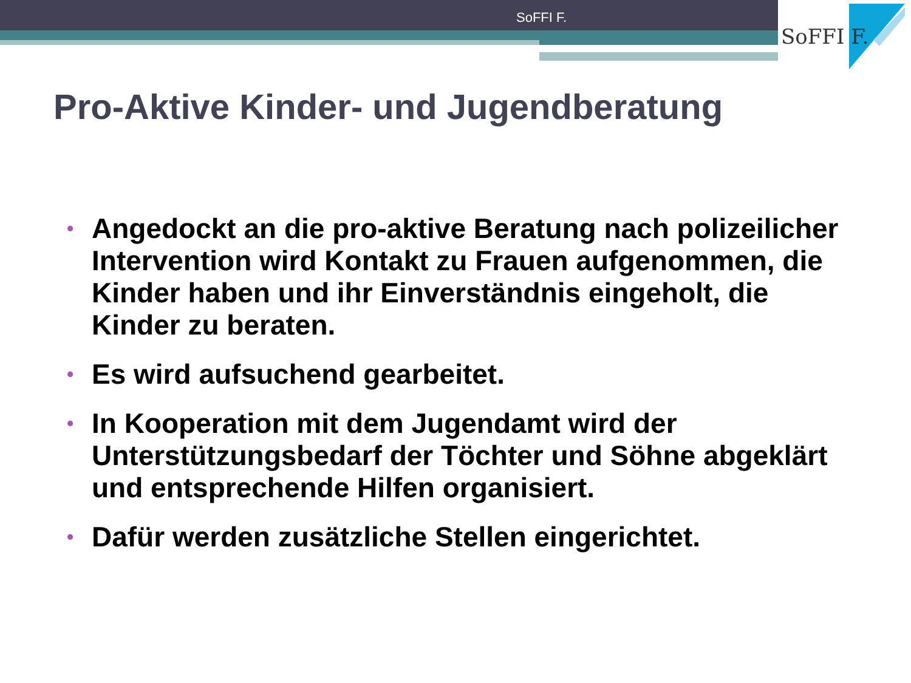SoFFI F.
SoFFI F.
Pro-Aktive Kinder- und Jugendberatung
• Angedockt an die pro-aktive Beratung nach polizeilicher Intervention wird Kontakt zu Frauen aufgenommen, die Kinder haben und ihr Einverständnis eingeholt, die Kinder zu beraten.
• Es wird aufsuchend gearbeitet.
• In Kooperation mit dem Jugendamt wird der Unterstützungsbedarf der Töchter und Söhne abgeklärt und entsprechende Hilfen organisiert.
• Dafür werden zusätzliche Stellen eingerichtet.